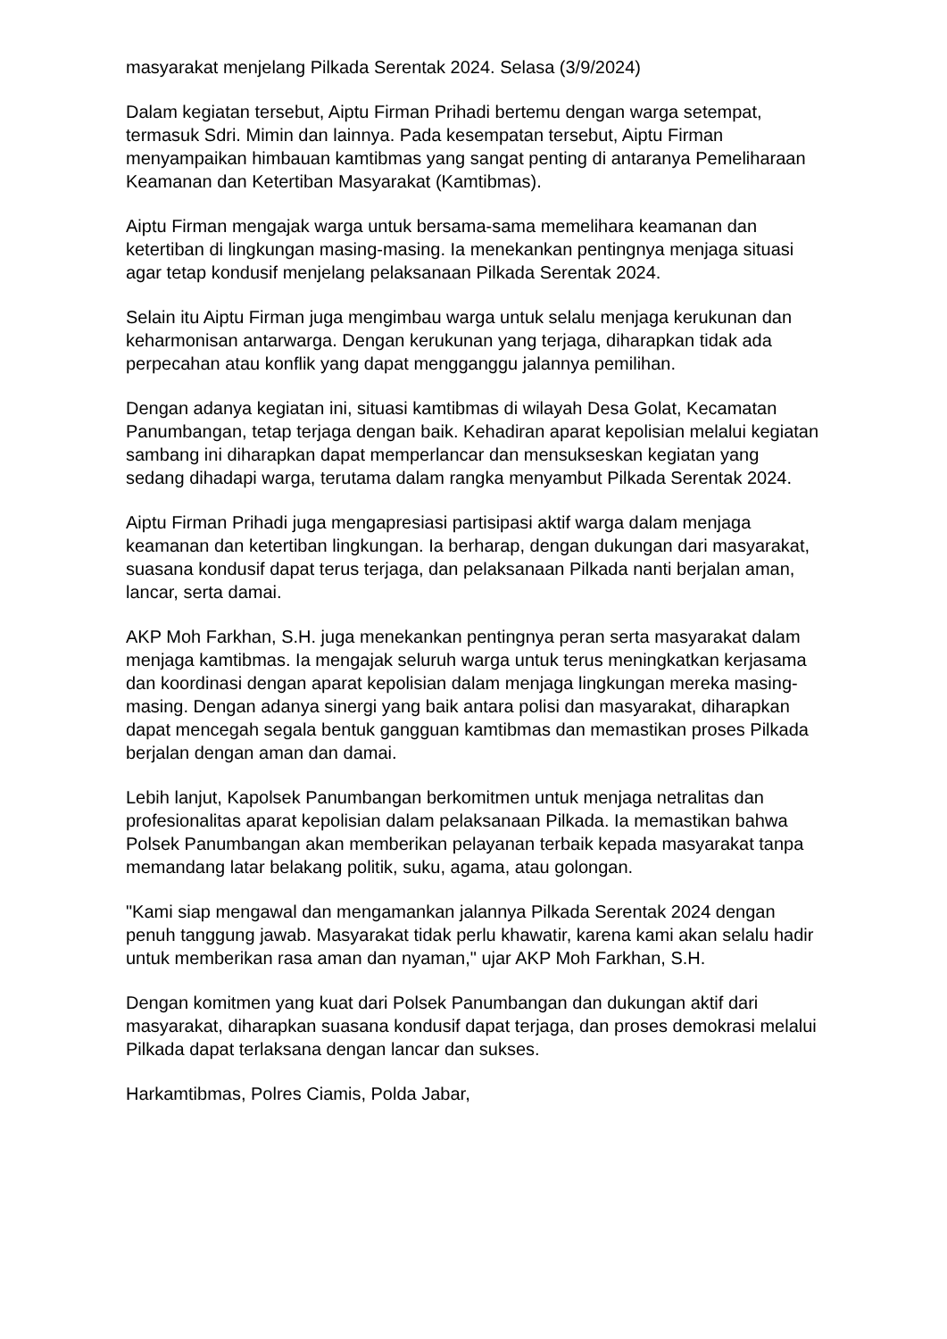masyarakat menjelang Pilkada Serentak 2024. Selasa (3/9/2024)
Dalam kegiatan tersebut, Aiptu Firman Prihadi bertemu dengan warga setempat, termasuk Sdri. Mimin dan lainnya. Pada kesempatan tersebut, Aiptu Firman menyampaikan himbauan kamtibmas yang sangat penting di antaranya Pemeliharaan Keamanan dan Ketertiban Masyarakat (Kamtibmas).
Aiptu Firman mengajak warga untuk bersama-sama memelihara keamanan dan ketertiban di lingkungan masing-masing. Ia menekankan pentingnya menjaga situasi agar tetap kondusif menjelang pelaksanaan Pilkada Serentak 2024.
Selain itu Aiptu Firman juga mengimbau warga untuk selalu menjaga kerukunan dan keharmonisan antarwarga. Dengan kerukunan yang terjaga, diharapkan tidak ada perpecahan atau konflik yang dapat mengganggu jalannya pemilihan.
Dengan adanya kegiatan ini, situasi kamtibmas di wilayah Desa Golat, Kecamatan Panumbangan, tetap terjaga dengan baik. Kehadiran aparat kepolisian melalui kegiatan sambang ini diharapkan dapat memperlancar dan mensukseskan kegiatan yang sedang dihadapi warga, terutama dalam rangka menyambut Pilkada Serentak 2024.
Aiptu Firman Prihadi juga mengapresiasi partisipasi aktif warga dalam menjaga keamanan dan ketertiban lingkungan. Ia berharap, dengan dukungan dari masyarakat, suasana kondusif dapat terus terjaga, dan pelaksanaan Pilkada nanti berjalan aman, lancar, serta damai.
AKP Moh Farkhan, S.H. juga menekankan pentingnya peran serta masyarakat dalam menjaga kamtibmas. Ia mengajak seluruh warga untuk terus meningkatkan kerjasama dan koordinasi dengan aparat kepolisian dalam menjaga lingkungan mereka masing-masing. Dengan adanya sinergi yang baik antara polisi dan masyarakat, diharapkan dapat mencegah segala bentuk gangguan kamtibmas dan memastikan proses Pilkada berjalan dengan aman dan damai.
Lebih lanjut, Kapolsek Panumbangan berkomitmen untuk menjaga netralitas dan profesionalitas aparat kepolisian dalam pelaksanaan Pilkada. Ia memastikan bahwa Polsek Panumbangan akan memberikan pelayanan terbaik kepada masyarakat tanpa memandang latar belakang politik, suku, agama, atau golongan.
"Kami siap mengawal dan mengamankan jalannya Pilkada Serentak 2024 dengan penuh tanggung jawab. Masyarakat tidak perlu khawatir, karena kami akan selalu hadir untuk memberikan rasa aman dan nyaman," ujar AKP Moh Farkhan, S.H.
Dengan komitmen yang kuat dari Polsek Panumbangan dan dukungan aktif dari masyarakat, diharapkan suasana kondusif dapat terjaga, dan proses demokrasi melalui Pilkada dapat terlaksana dengan lancar dan sukses.
Harkamtibmas, Polres Ciamis, Polda Jabar,